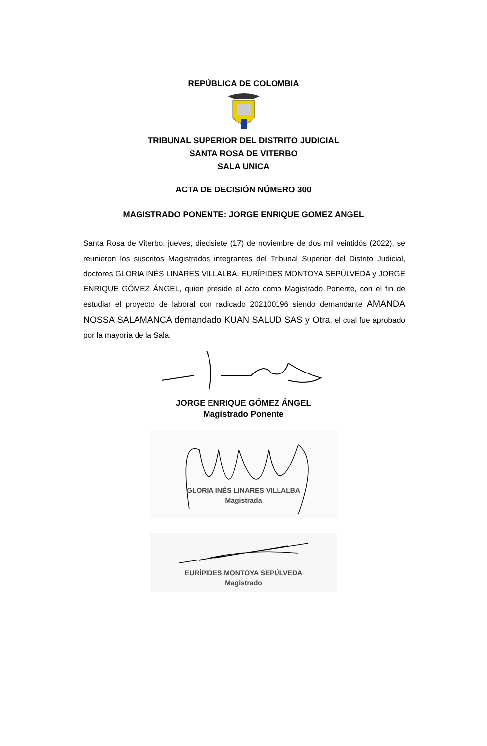REPÚBLICA DE COLOMBIA
TRIBUNAL SUPERIOR DEL DISTRITO JUDICIAL
SANTA ROSA DE VITERBO
SALA UNICA
ACTA DE DECISIÓN NÚMERO 300
MAGISTRADO PONENTE: JORGE ENRIQUE GOMEZ ANGEL
Santa Rosa de Viterbo, jueves, diecisiete (17) de noviembre de dos mil veintidós (2022), se reunieron los suscritos Magistrados integrantes del Tribunal Superior del Distrito Judicial, doctores GLORIA INÉS LINARES VILLALBA, EURÍPIDES MONTOYA SEPÚLVEDA y JORGE ENRIQUE GÓMEZ ÁNGEL, quien preside el acto como Magistrado Ponente, con el fin de estudiar el proyecto de laboral con radicado 202100196 siendo demandante AMANDA NOSSA SALAMANCA demandado KUAN SALUD SAS y Otra, el cual fue aprobado por la mayoría de la Sala.
JORGE ENRIQUE GÓMEZ ÁNGEL
Magistrado Ponente
GLORIA INÉS LINARES VILLALBA
Magistrada
EURÍPIDES MONTOYA SEPÚLVEDA
Magistrado